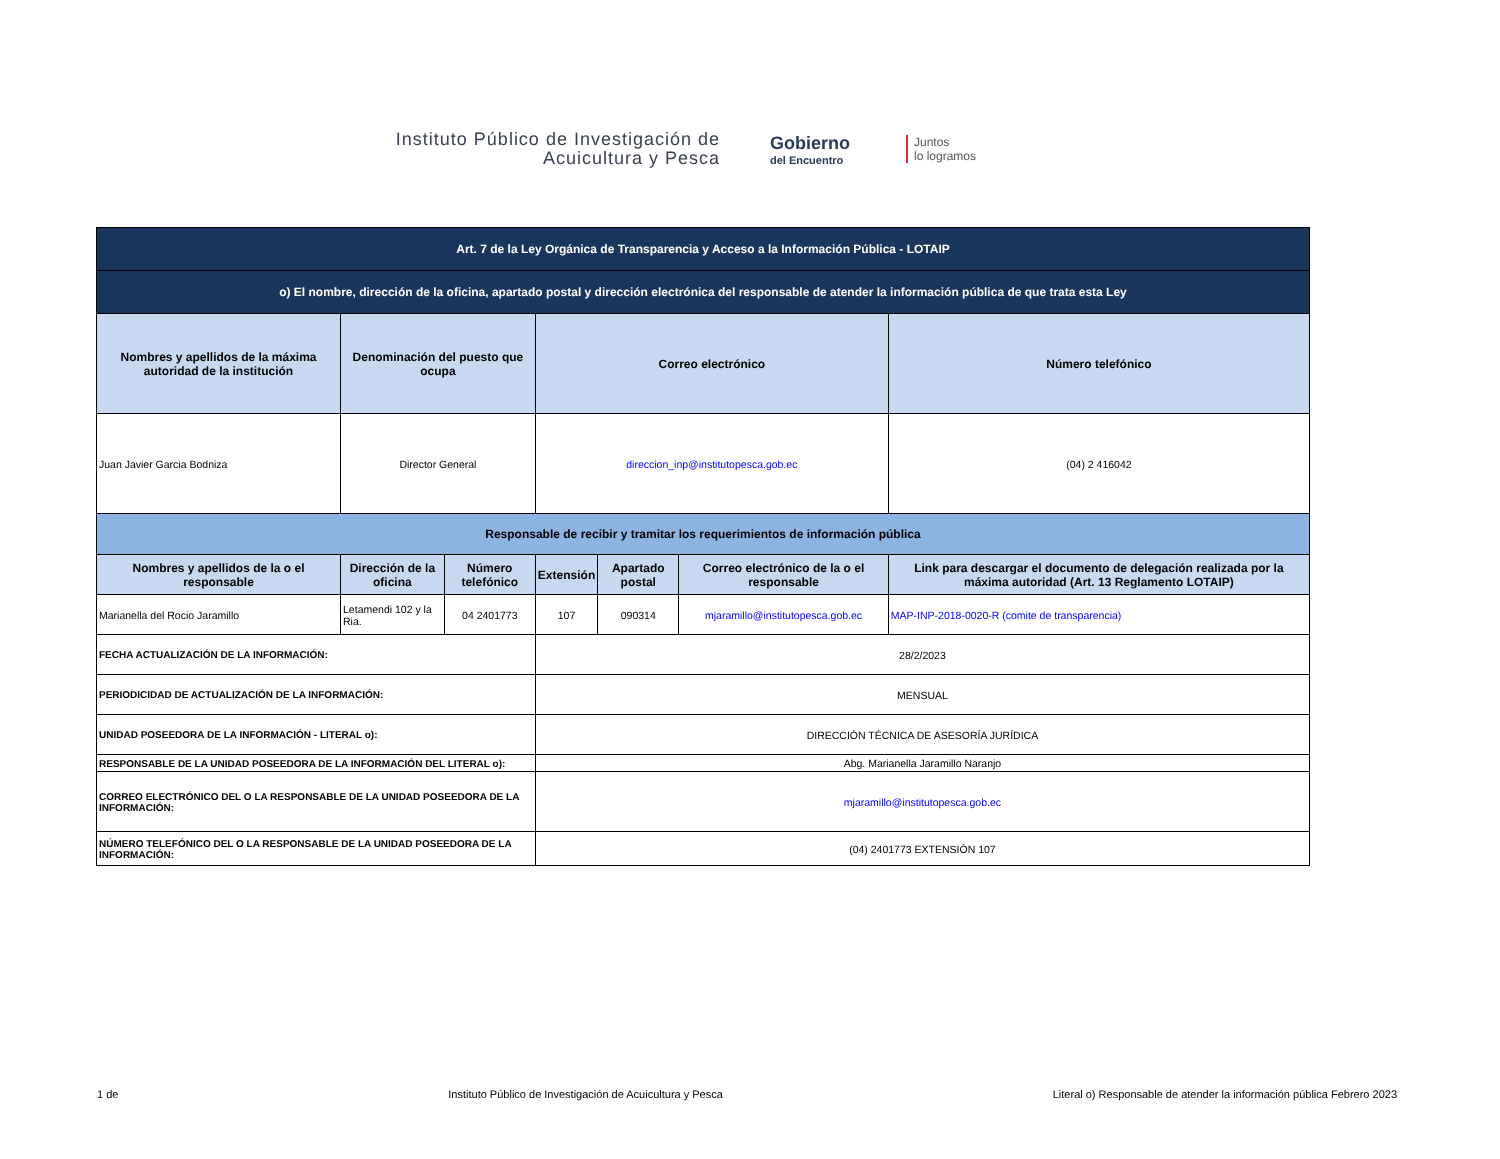Instituto Público de Investigación de Acuicultura y Pesca
Gobierno
del Encuentro
Juntos
lo logramos
| Art. 7 de la Ley Orgánica de Transparencia y Acceso a la Información Pública - LOTAIP | | | | | | |
| o) El nombre, dirección de la oficina, apartado postal y dirección electrónica del responsable de atender la información pública de que trata esta Ley | | | | | | |
| Nombres y apellidos de la máxima autoridad de la institución | Denominación del puesto que ocupa | | Correo electrónico | | | Número telefónico |
| Juan Javier Garcia Bodniza | Director General | | direccion_inp@institutopesca.gob.ec | | | (04) 2 416042 |
| Responsable de recibir y tramitar los requerimientos de información pública | | | | | | |
| Nombres y apellidos de la o el responsable | Dirección de la oficina | Número telefónico | Extensión | Apartado postal | Correo electrónico de la o el responsable | Link para descargar el documento de delegación realizada por la máxima autoridad (Art. 13 Reglamento LOTAIP) |
| Marianella del Rocio Jaramillo | Letamendi 102 y la Ria. | 04 2401773 | 107 | 090314 | mjaramillo@institutopesca.gob.ec | MAP-INP-2018-0020-R (comite de transparencia) |
| FECHA ACTUALIZACIÓN DE LA INFORMACIÓN: | | | 28/2/2023 | | | |
| PERIODICIDAD DE ACTUALIZACIÓN DE LA INFORMACIÓN: | | | MENSUAL | | | |
| UNIDAD POSEEDORA DE LA INFORMACIÓN - LITERAL o): | | | DIRECCIÓN TÉCNICA DE ASESORÍA JURÍDICA | | | |
| RESPONSABLE DE LA UNIDAD POSEEDORA DE LA INFORMACIÓN DEL LITERAL o): | | | Abg. Marianella Jaramillo Naranjo | | | |
| CORREO ELECTRÓNICO DEL O LA RESPONSABLE DE LA UNIDAD POSEEDORA DE LA INFORMACIÓN: | | | mjaramillo@institutopesca.gob.ec | | | |
| NÚMERO TELEFÓNICO DEL O LA RESPONSABLE DE LA UNIDAD POSEEDORA DE LA INFORMACIÓN: | | | (04) 2401773 EXTENSIÓN 107 | | | |
1 de Instituto Público de Investigación de Acuicultura y Pesca Literal o) Responsable de atender la información pública Febrero 2023